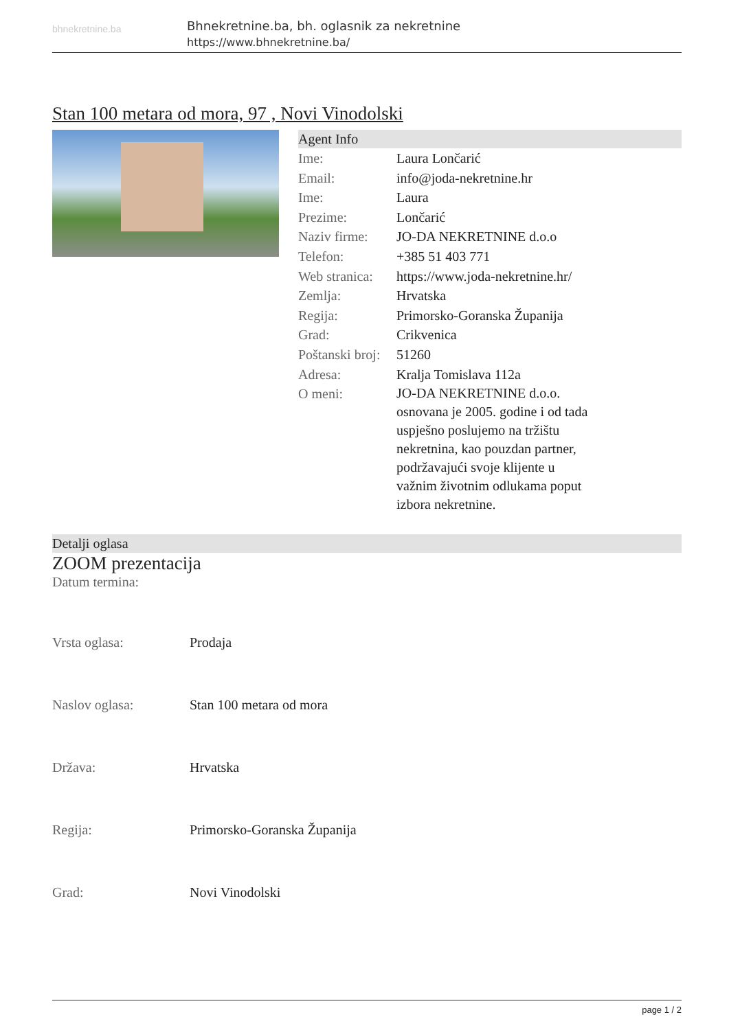bhnekretnine.ba
Bhnekretnine.ba, bh. oglasnik za nekretnine
https://www.bhnekretnine.ba/
Stan 100 metara od mora, 97 , Novi Vinodolski
Agent Info
| Ime: | Laura Lončarić |
| Email: | info@joda-nekretnine.hr |
| Ime: | Laura |
| Prezime: | Lončarić |
| Naziv firme: | JO-DA NEKRETNINE d.o.o |
| Telefon: | +385 51 403 771 |
| Web stranica: | https://www.joda-nekretnine.hr/ |
| Zemlja: | Hrvatska |
| Regija: | Primorsko-Goranska Županija |
| Grad: | Crikvenica |
| Poštanski broj: | 51260 |
| Adresa: | Kralja Tomislava 112a |
| O meni: | JO-DA NEKRETNINE d.o.o. osnovana je 2005. godine i od tada uspješno poslujemo na tržištu nekretnina, kao pouzdan partner, podržavajući svoje klijente u važnim životnim odlukama poput izbora nekretnine. |
Detalji oglasa
ZOOM prezentacija
Datum termina:
| Vrsta oglasa: | Prodaja |
| Naslov oglasa: | Stan 100 metara od mora |
| Država: | Hrvatska |
| Regija: | Primorsko-Goranska Županija |
| Grad: | Novi Vinodolski |
page 1 / 2